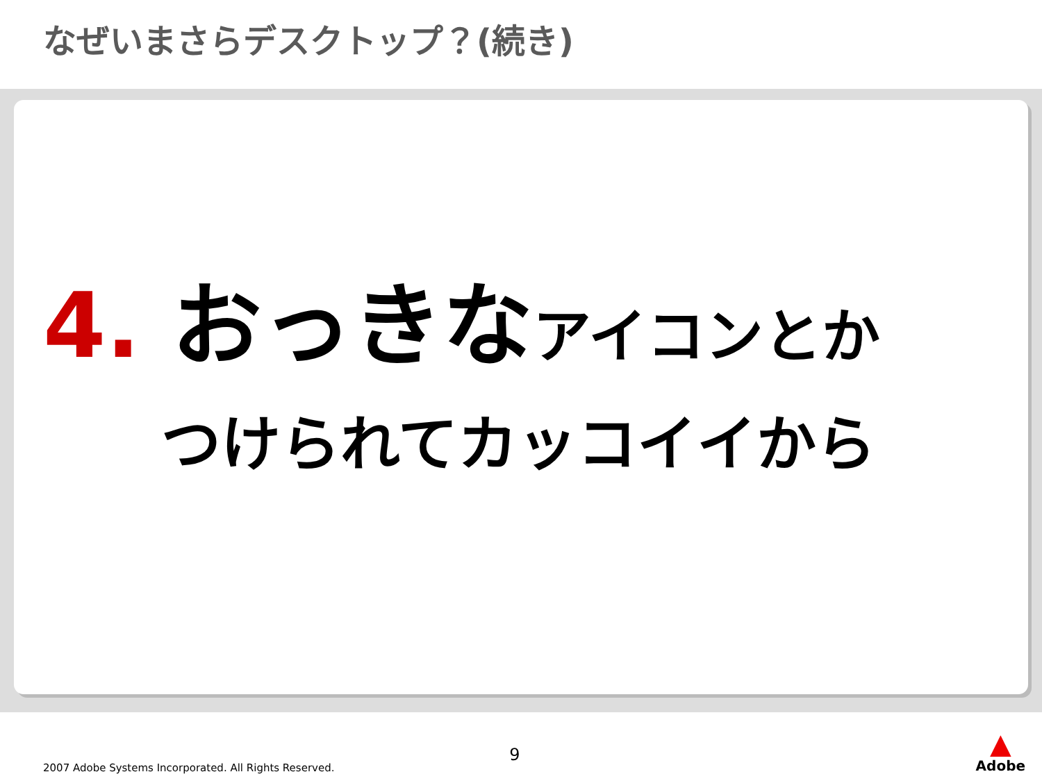なぜいまさらデスクトップ？(続き)
4. おっきなアイコンとか
つけられてカッコイイから
2007 Adobe Systems Incorporated. All Rights Reserved.
9
▲
Adobe